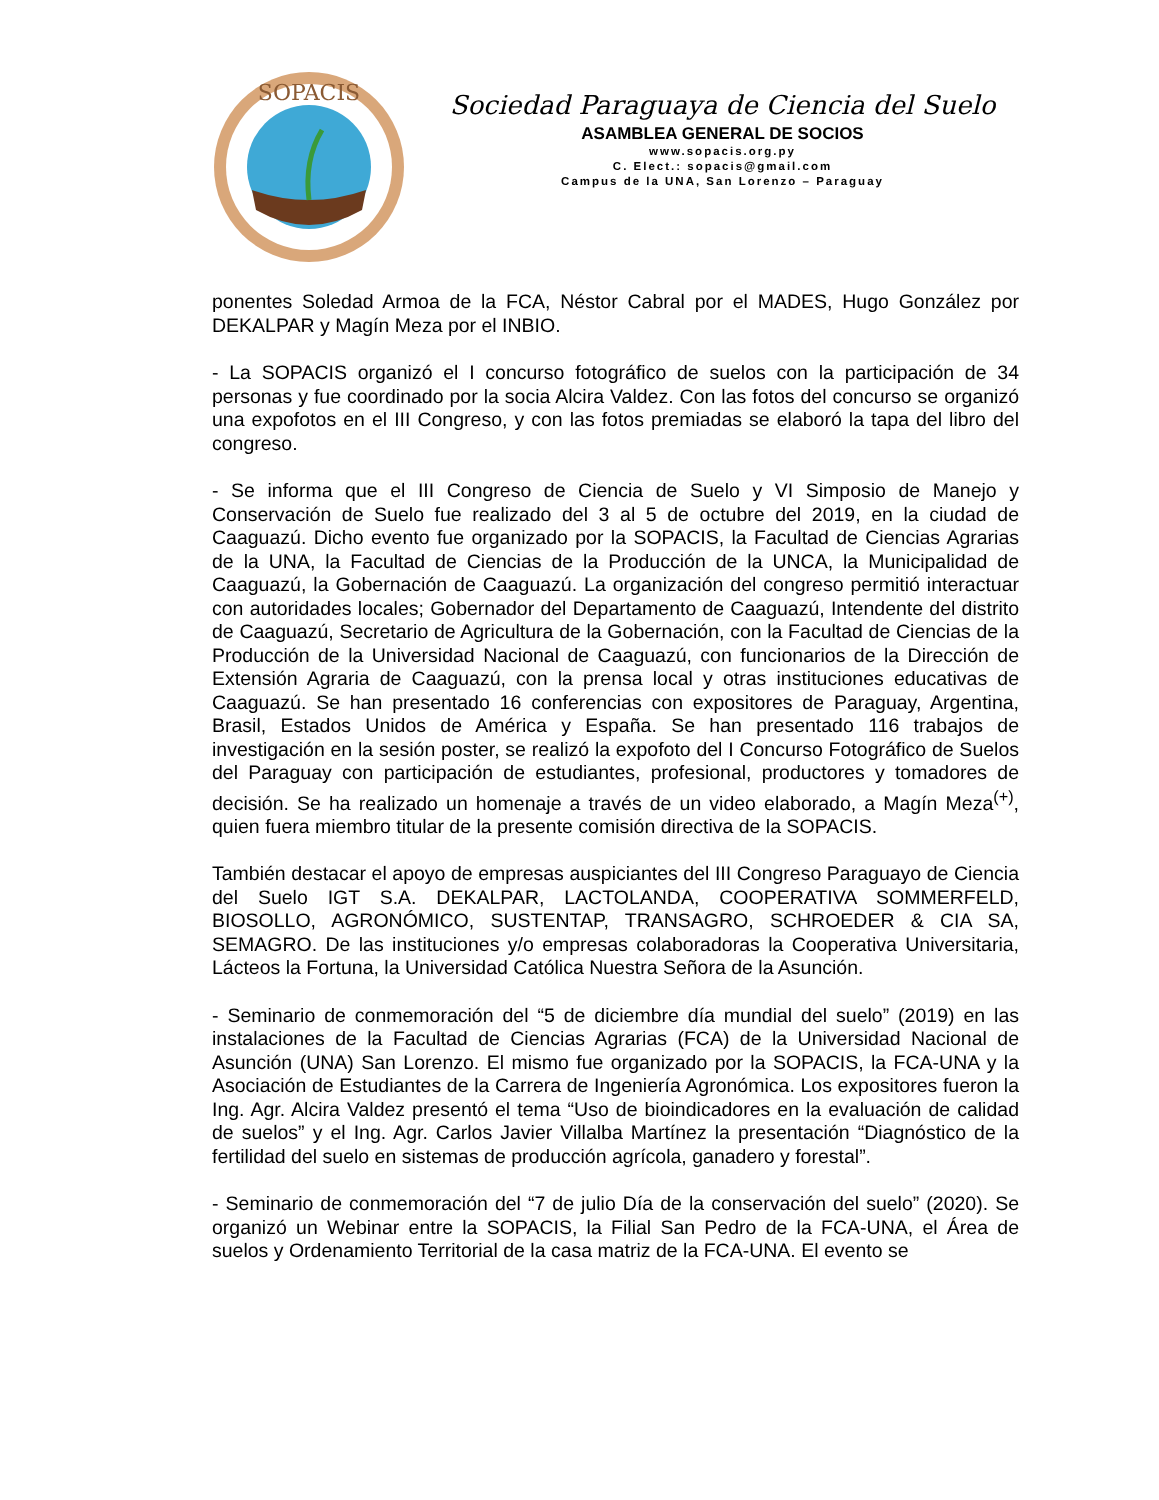SOPACIS
Sociedad Paraguaya de Ciencia del Suelo
ASAMBLEA GENERAL DE SOCIOS
www.sopacis.org.py
C. Elect.: sopacis@gmail.com
Campus de la UNA, San Lorenzo – Paraguay
ponentes Soledad Armoa de la FCA, Néstor Cabral por el MADES, Hugo González por DEKALPAR y Magín Meza por el INBIO.
- La SOPACIS organizó el I concurso fotográfico de suelos con la participación de 34 personas y fue coordinado por la socia Alcira Valdez. Con las fotos del concurso se organizó una expofotos en el III Congreso, y con las fotos premiadas se elaboró la tapa del libro del congreso.
- Se informa que el III Congreso de Ciencia de Suelo y VI Simposio de Manejo y Conservación de Suelo fue realizado del 3 al 5 de octubre del 2019, en la ciudad de Caaguazú. Dicho evento fue organizado por la SOPACIS, la Facultad de Ciencias Agrarias de la UNA, la Facultad de Ciencias de la Producción de la UNCA, la Municipalidad de Caaguazú, la Gobernación de Caaguazú. La organización del congreso permitió interactuar con autoridades locales; Gobernador del Departamento de Caaguazú, Intendente del distrito de Caaguazú, Secretario de Agricultura de la Gobernación, con la Facultad de Ciencias de la Producción de la Universidad Nacional de Caaguazú, con funcionarios de la Dirección de Extensión Agraria de Caaguazú, con la prensa local y otras instituciones educativas de Caaguazú. Se han presentado 16 conferencias con expositores de Paraguay, Argentina, Brasil, Estados Unidos de América y España. Se han presentado 116 trabajos de investigación en la sesión poster, se realizó la expofoto del I Concurso Fotográfico de Suelos del Paraguay con participación de estudiantes, profesional, productores y tomadores de decisión. Se ha realizado un homenaje a través de un video elaborado, a Magín Meza<sup>(+)</sup>, quien fuera miembro titular de la presente comisión directiva de la SOPACIS.
También destacar el apoyo de empresas auspiciantes del III Congreso Paraguayo de Ciencia del Suelo IGT S.A. DEKALPAR, LACTOLANDA, COOPERATIVA SOMMERFELD, BIOSOLLO, AGRONÓMICO, SUSTENTAP, TRANSAGRO, SCHROEDER & CIA SA, SEMAGRO. De las instituciones y/o empresas colaboradoras la Cooperativa Universitaria, Lácteos la Fortuna, la Universidad Católica Nuestra Señora de la Asunción.
- Seminario de conmemoración del “5 de diciembre día mundial del suelo” (2019) en las instalaciones de la Facultad de Ciencias Agrarias (FCA) de la Universidad Nacional de Asunción (UNA) San Lorenzo. El mismo fue organizado por la SOPACIS, la FCA-UNA y la Asociación de Estudiantes de la Carrera de Ingeniería Agronómica. Los expositores fueron la Ing. Agr. Alcira Valdez presentó el tema “Uso de bioindicadores en la evaluación de calidad de suelos” y el Ing. Agr. Carlos Javier Villalba Martínez la presentación “Diagnóstico de la fertilidad del suelo en sistemas de producción agrícola, ganadero y forestal”.
- Seminario de conmemoración del “7 de julio Día de la conservación del suelo” (2020). Se organizó un Webinar entre la SOPACIS, la Filial San Pedro de la FCA-UNA, el Área de suelos y Ordenamiento Territorial de la casa matriz de la FCA-UNA. El evento se